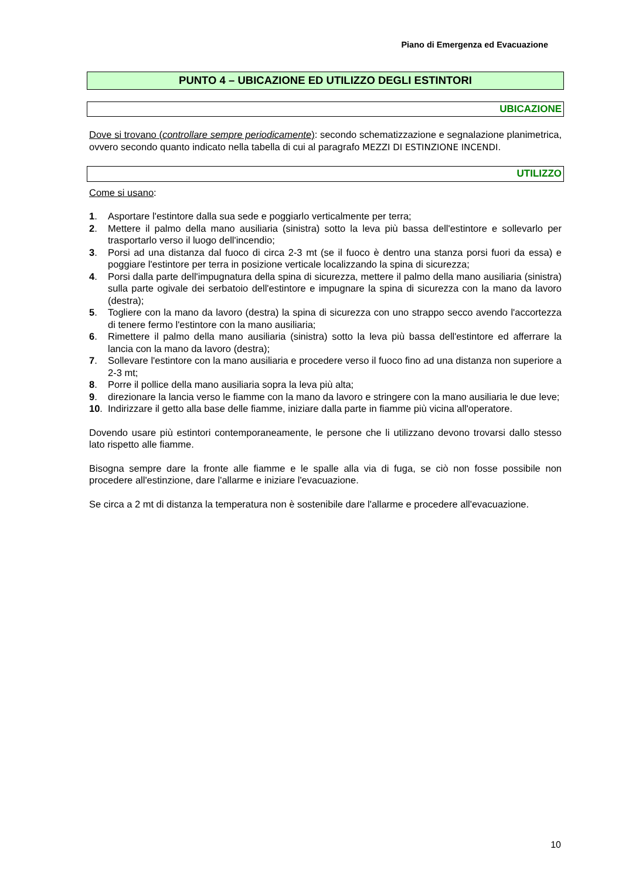Piano di Emergenza ed Evacuazione
PUNTO 4 – UBICAZIONE ED UTILIZZO DEGLI ESTINTORI
UBICAZIONE
Dove si trovano (controllare sempre periodicamente): secondo schematizzazione e segnalazione planimetrica, ovvero secondo quanto indicato nella tabella di cui al paragrafo MEZZI DI ESTINZIONE INCENDI.
UTILIZZO
Come si usano:
1. Asportare l'estintore dalla sua sede e poggiarlo verticalmente per terra;
2. Mettere il palmo della mano ausiliaria (sinistra) sotto la leva più bassa dell'estintore e sollevarlo per trasportarlo verso il luogo dell'incendio;
3. Porsi ad una distanza dal fuoco di circa 2-3 mt (se il fuoco è dentro una stanza porsi fuori da essa) e poggiare l'estintore per terra in posizione verticale localizzando la spina di sicurezza;
4. Porsi dalla parte dell'impugnatura della spina di sicurezza, mettere il palmo della mano ausiliaria (sinistra) sulla parte ogivale dei serbatoio dell'estintore e impugnare la spina di sicurezza con la mano da lavoro (destra);
5. Togliere con la mano da lavoro (destra) la spina di sicurezza con uno strappo secco avendo l'accortezza di tenere fermo l'estintore con la mano ausiliaria;
6. Rimettere il palmo della mano ausiliaria (sinistra) sotto la leva più bassa dell'estintore ed afferrare la lancia con la mano da lavoro (destra);
7. Sollevare l'estintore con la mano ausiliaria e procedere verso il fuoco fino ad una distanza non superiore a 2-3 mt;
8. Porre il pollice della mano ausiliaria sopra la leva più alta;
9. direzionare la lancia verso le fiamme con la mano da lavoro e stringere con la mano ausiliaria le due leve;
10. Indirizzare il getto alla base delle fiamme, iniziare dalla parte in fiamme più vicina all'operatore.
Dovendo usare più estintori contemporaneamente, le persone che li utilizzano devono trovarsi dallo stesso lato rispetto alle fiamme.
Bisogna sempre dare la fronte alle fiamme e le spalle alla via di fuga, se ciò non fosse possibile non procedere all'estinzione, dare l'allarme e iniziare l'evacuazione.
Se circa a 2 mt di distanza la temperatura non è sostenibile dare l'allarme e procedere all'evacuazione.
10